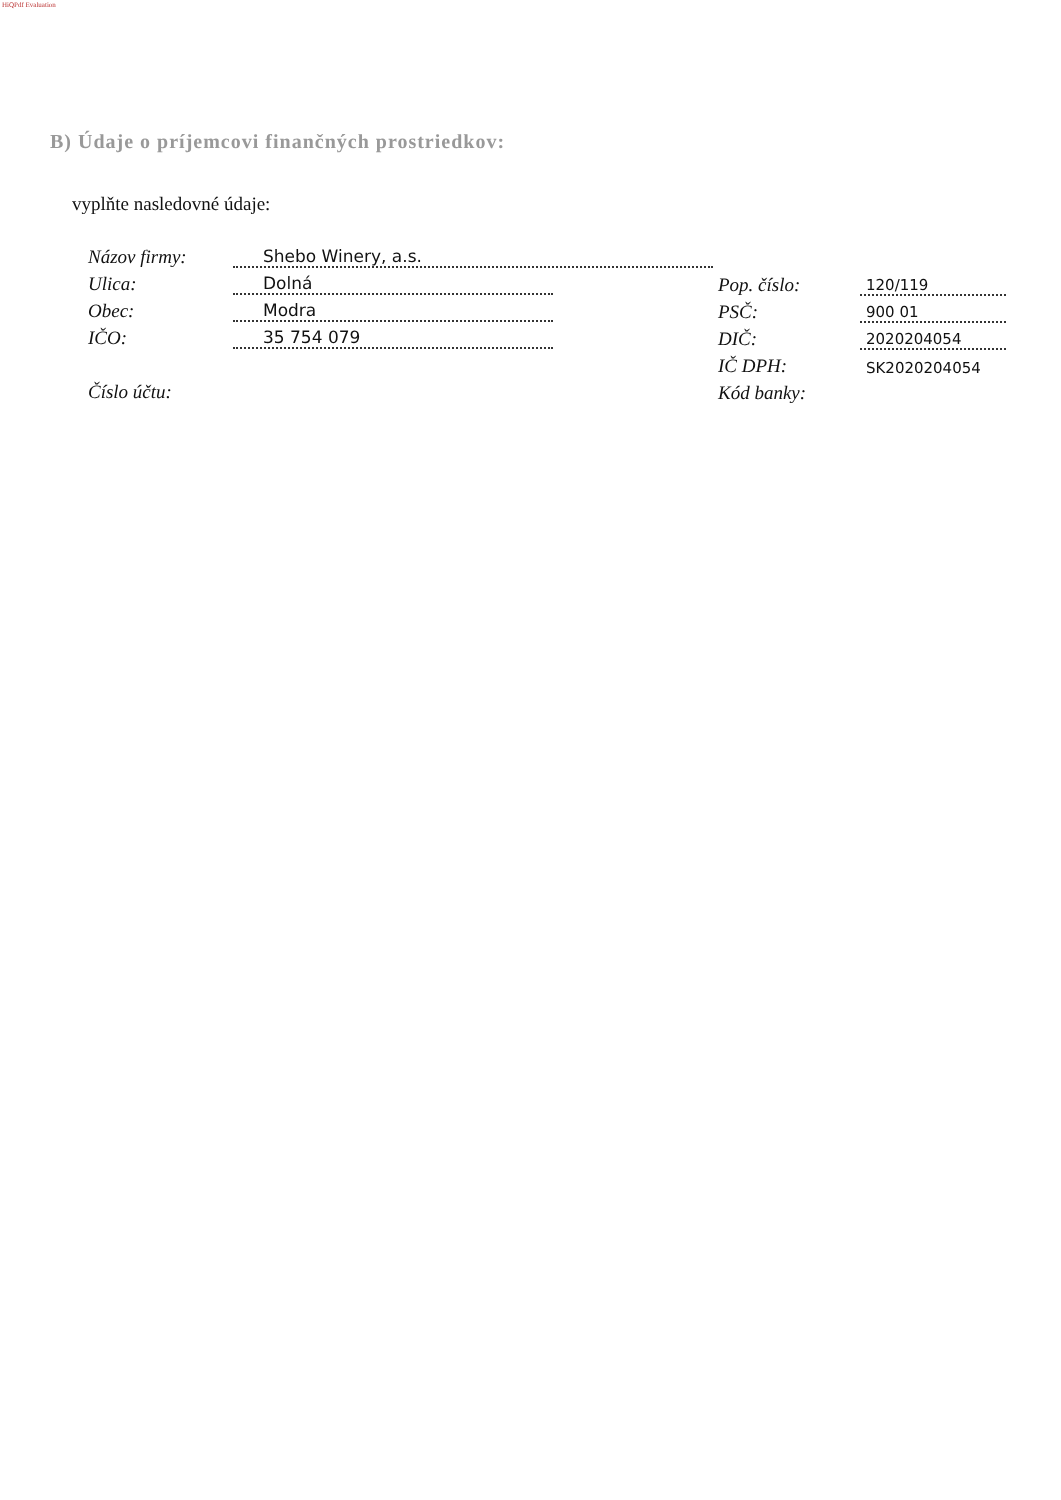HiQPdf Evaluation
B) Údaje o príjemcovi finančných prostriedkov:
vyplňte nasledovné údaje:
Názov firmy: Shebo Winery, a.s.
Ulica: Dolná
Obec: Modra
IČO: 35 754 079
Číslo účtu:
Pop. číslo: 120/119
PSČ: 900 01
DIČ: 2020204054
IČ DPH: SK2020204054
Kód banky: